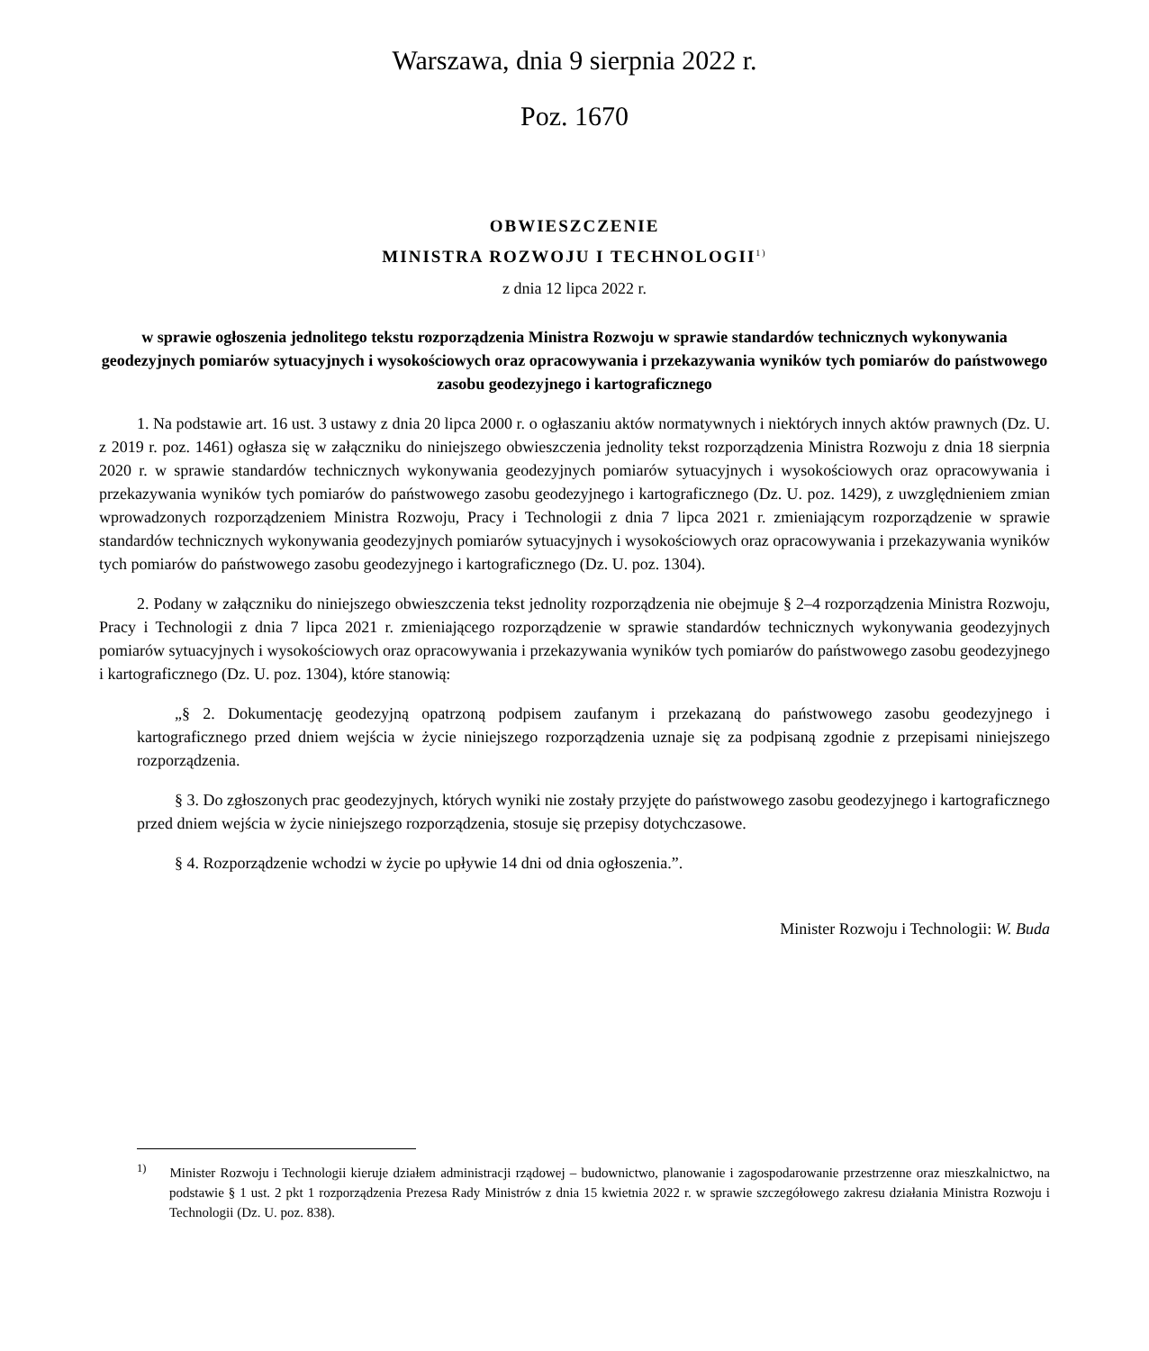Warszawa, dnia 9 sierpnia 2022 r.
Poz. 1670
OBWIESZCZENIE
MINISTRA ROZWOJU I TECHNOLOGII<sup>1)</sup>
z dnia 12 lipca 2022 r.
w sprawie ogłoszenia jednolitego tekstu rozporządzenia Ministra Rozwoju w sprawie standardów technicznych wykonywania geodezyjnych pomiarów sytuacyjnych i wysokościowych oraz opracowywania i przekazywania wyników tych pomiarów do państwowego zasobu geodezyjnego i kartograficznego
1. Na podstawie art. 16 ust. 3 ustawy z dnia 20 lipca 2000 r. o ogłaszaniu aktów normatywnych i niektórych innych aktów prawnych (Dz. U. z 2019 r. poz. 1461) ogłasza się w załączniku do niniejszego obwieszczenia jednolity tekst rozporządzenia Ministra Rozwoju z dnia 18 sierpnia 2020 r. w sprawie standardów technicznych wykonywania geodezyjnych pomiarów sytuacyjnych i wysokościowych oraz opracowywania i przekazywania wyników tych pomiarów do państwowego zasobu geodezyjnego i kartograficznego (Dz. U. poz. 1429), z uwzględnieniem zmian wprowadzonych rozporządzeniem Ministra Rozwoju, Pracy i Technologii z dnia 7 lipca 2021 r. zmieniającym rozporządzenie w sprawie standardów technicznych wykonywania geodezyjnych pomiarów sytuacyjnych i wysokościowych oraz opracowywania i przekazywania wyników tych pomiarów do państwowego zasobu geodezyjnego i kartograficznego (Dz. U. poz. 1304).
2. Podany w załączniku do niniejszego obwieszczenia tekst jednolity rozporządzenia nie obejmuje § 2–4 rozporządzenia Ministra Rozwoju, Pracy i Technologii z dnia 7 lipca 2021 r. zmieniającego rozporządzenie w sprawie standardów technicznych wykonywania geodezyjnych pomiarów sytuacyjnych i wysokościowych oraz opracowywania i przekazywania wyników tych pomiarów do państwowego zasobu geodezyjnego i kartograficznego (Dz. U. poz. 1304), które stanowią:
„§ 2. Dokumentację geodezyjną opatrzoną podpisem zaufanym i przekazaną do państwowego zasobu geodezyjnego i kartograficznego przed dniem wejścia w życie niniejszego rozporządzenia uznaje się za podpisaną zgodnie z przepisami niniejszego rozporządzenia.
§ 3. Do zgłoszonych prac geodezyjnych, których wyniki nie zostały przyjęte do państwowego zasobu geodezyjnego i kartograficznego przed dniem wejścia w życie niniejszego rozporządzenia, stosuje się przepisy dotychczasowe.
§ 4. Rozporządzenie wchodzi w życie po upływie 14 dni od dnia ogłoszenia.”.
Minister Rozwoju i Technologii: W. Buda
<sup>1)</sup> Minister Rozwoju i Technologii kieruje działem administracji rządowej – budownictwo, planowanie i zagospodarowanie przestrzenne oraz mieszkalnictwo, na podstawie § 1 ust. 2 pkt 1 rozporządzenia Prezesa Rady Ministrów z dnia 15 kwietnia 2022 r. w sprawie szczegółowego zakresu działania Ministra Rozwoju i Technologii (Dz. U. poz. 838).